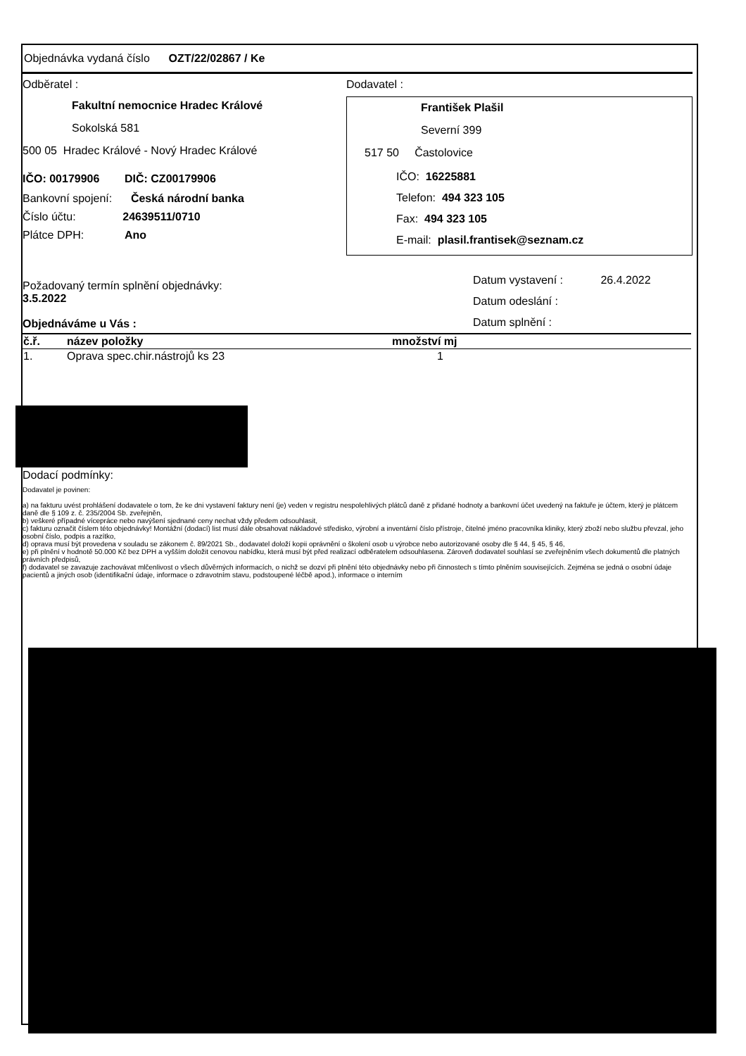Objednávka vydaná číslo OZT/22/02867 / Ke
Odběratel :
Fakultní nemocnice Hradec Králové
Sokolská 581
500 05 Hradec Králové - Nový Hradec Králové
IČO: 00179906 DIČ: CZ00179906
Bankovní spojení: Česká národní banka
Číslo účtu: 24639511/0710
Plátce DPH: Ano
Dodavatel :
František Plašil
Severní 399
517 50 Častolovice
IČO: 16225881
Telefon: 494 323 105
Fax: 494 323 105
E-mail: plasil.frantisek@seznam.cz
Požadovaný termín splnění objednávky:
3.5.2022
Objednáváme u Vás :
Datum vystavení : 26.4.2022
Datum odeslání :
Datum splnění :
| č.ř. | název položky | množství mj |
| --- | --- | --- |
| 1. | Oprava spec.chir.nástrojů ks 23 | 1 |
Dodací podmínky:
Dodavatel je povinen:
a) na fakturu uvést prohlášení dodavatele o tom, že ke dni vystavení faktury není (je) veden v registru nespolehlivých plátců daně z přidané hodnoty a bankovní účet uvedený na faktuře je účtem, který je plátcem daně dle § 109 z. č. 235/2004 Sb. zveřejněn,
b) veškeré případné vícepráce nebo navýšení sjednané ceny nechat vždy předem odsouhlasit,
c) fakturu označit číslem této objednávky! Montážní (dodací) list musí dále obsahovat nákladové středisko, výrobní a inventární číslo přístroje, čitelné jméno pracovníka kliniky, který zboží nebo službu převzal, jeho osobní číslo, podpis a razítko,
d) oprava musí být provedena v souladu se zákonem č. 89/2021 Sb., dodavatel doloží kopii oprávnění o školení osob u výrobce nebo autorizované osoby dle § 44, § 45, § 46,
e) při plnění v hodnotě 50.000 Kč bez DPH a vyšším doložit cenovou nabídku, která musí být před realizací odběratelem odsouhlasena. Zároveň dodavatel souhlasí se zveřejněním všech dokumentů dle platných právních předpisů,
f) dodavatel se zavazuje zachovávat mlčenlivost o všech důvěrných informacích, o nichž se dozví při plnění této objednávky nebo při činnostech s tímto plněním souvisejících. Zejména se jedná o osobní údaje pacientů a jiných osob (identifikační údaje, informace o zdravotním stavu, podstoupené léčbě apod.), informace o interním